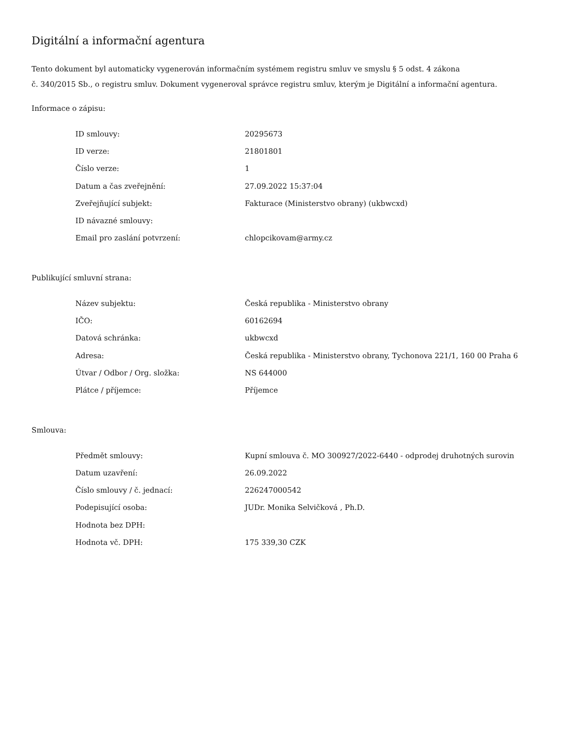Digitální a informační agentura
Tento dokument byl automaticky vygenerován informačním systémem registru smluv ve smyslu § 5 odst. 4 zákona
č. 340/2015 Sb., o registru smluv. Dokument vygeneroval správce registru smluv, kterým je Digitální a informační agentura.
Informace o zápisu:
| ID smlouvy: | 20295673 |
| ID verze: | 21801801 |
| Číslo verze: | 1 |
| Datum a čas zveřejnění: | 27.09.2022 15:37:04 |
| Zveřejňující subjekt: | Fakturace (Ministerstvo obrany) (ukbwcxd) |
| ID návazné smlouvy: | |
| Email pro zaslání potvrzení: | chlopcikovam@army.cz |
Publikující smluvní strana:
| Název subjektu: | Česká republika - Ministerstvo obrany |
| IČO: | 60162694 |
| Datová schránka: | ukbwcxd |
| Adresa: | Česká republika - Ministerstvo obrany, Tychonova 221/1, 160 00 Praha 6 |
| Útvar / Odbor / Org. složka: | NS 644000 |
| Plátce / příjemce: | Příjemce |
Smlouva:
| Předmět smlouvy: | Kupní smlouva č. MO 300927/2022-6440 - odprodej druhotných surovin |
| Datum uzavření: | 26.09.2022 |
| Číslo smlouvy / č. jednací: | 226247000542 |
| Podepisující osoba: | JUDr. Monika Selvičková , Ph.D. |
| Hodnota bez DPH: | |
| Hodnota vč. DPH: | 175 339,30 CZK |